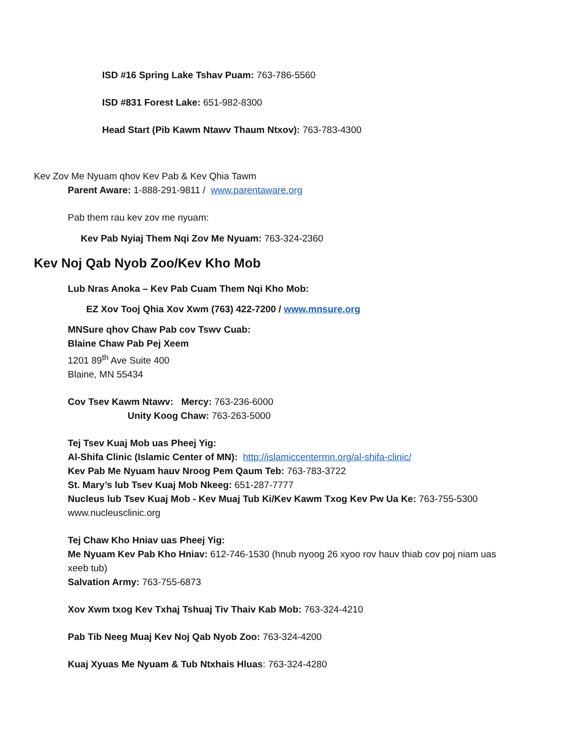ISD #16 Spring Lake Tshav Puam: 763-786-5560
ISD #831 Forest Lake: 651-982-8300
Head Start (Pib Kawm Ntawv Thaum Ntxov): 763-783-4300
Kev Zov Me Nyuam qhov Kev Pab & Kev Qhia Tawm
Parent Aware: 1-888-291-9811 / www.parentaware.org
Pab them rau kev zov me nyuam:
Kev Pab Nyiaj Them Nqi Zov Me Nyuam: 763-324-2360
Kev Noj Qab Nyob Zoo/Kev Kho Mob
Lub Nras Anoka – Kev Pab Cuam Them Nqi Kho Mob:
EZ Xov Tooj Qhia Xov Xwm (763) 422-7200 / www.mnsure.org
MNSure qhov Chaw Pab cov Tswv Cuab:
Blaine Chaw Pab Pej Xeem
1201 89<sup>th</sup> Ave Suite 400
Blaine, MN 55434
Cov Tsev Kawm Ntawv: Mercy: 763-236-6000
Unity Koog Chaw: 763-263-5000
Tej Tsev Kuaj Mob uas Pheej Yig:
Al-Shifa Clinic (Islamic Center of MN): http://islamiccentermn.org/al-shifa-clinic/
Kev Pab Me Nyuam hauv Nroog Pem Qaum Teb: 763-783-3722
St. Mary’s lub Tsev Kuaj Mob Nkeeg: 651-287-7777
Nucleus lub Tsev Kuaj Mob - Kev Muaj Tub Ki/Kev Kawm Txog Kev Pw Ua Ke: 763-755-5300
www.nucleusclinic.org
Tej Chaw Kho Hniav uas Pheej Yig:
Me Nyuam Kev Pab Kho Hniav: 612-746-1530 (hnub nyoog 26 xyoo rov hauv thiab cov poj niam uas xeeb tub)
Salvation Army: 763-755-6873
Xov Xwm txog Kev Txhaj Tshuaj Tiv Thaiv Kab Mob: 763-324-4210
Pab Tib Neeg Muaj Kev Noj Qab Nyob Zoo: 763-324-4200
Kuaj Xyuas Me Nyuam & Tub Ntxhais Hluas: 763-324-4280